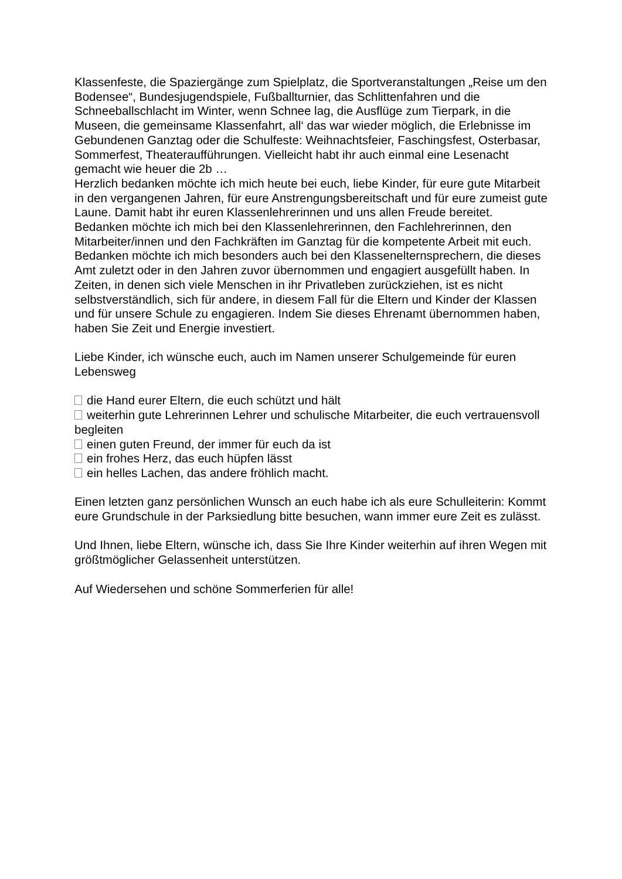Klassenfeste, die Spaziergänge zum Spielplatz, die Sportveranstaltungen „Reise um den Bodensee“, Bundesjugendspiele, Fußballturnier, das Schlittenfahren und die Schneeballschlacht im Winter, wenn Schnee lag, die Ausflüge zum Tierpark, in die Museen, die gemeinsame Klassenfahrt, all‘ das war wieder möglich, die Erlebnisse im Gebundenen Ganztag oder die Schulfeste: Weihnachtsfeier, Faschingsfest, Osterbasar, Sommerfest, Theateraufführungen. Vielleicht habt ihr auch einmal eine Lesenacht gemacht wie heuer die 2b …
Herzlich bedanken möchte ich mich heute bei euch, liebe Kinder, für eure gute Mitarbeit in den vergangenen Jahren, für eure Anstrengungsbereitschaft und für eure zumeist gute Laune. Damit habt ihr euren Klassenlehrerinnen und uns allen Freude bereitet.
Bedanken möchte ich mich bei den Klassenlehrerinnen, den Fachlehrerinnen, den Mitarbeiter/innen und den Fachkräften im Ganztag für die kompetente Arbeit mit euch.
Bedanken möchte ich mich besonders auch bei den Klassenelternsprechern, die dieses Amt zuletzt oder in den Jahren zuvor übernommen und engagiert ausgefüllt haben. In Zeiten, in denen sich viele Menschen in ihr Privatleben zurückziehen, ist es nicht selbstverständlich, sich für andere, in diesem Fall für die Eltern und Kinder der Klassen und für unsere Schule zu engagieren. Indem Sie dieses Ehrenamt übernommen haben, haben Sie Zeit und Energie investiert.
Liebe Kinder, ich wünsche euch, auch im Namen unserer Schulgemeinde für euren Lebensweg
die Hand eurer Eltern, die euch schützt und hält
weiterhin gute Lehrerinnen Lehrer und schulische Mitarbeiter, die euch vertrauensvoll begleiten
einen guten Freund, der immer für euch da ist
ein frohes Herz, das euch hüpfen lässt
ein helles Lachen, das andere fröhlich macht.
Einen letzten ganz persönlichen Wunsch an euch habe ich als eure Schulleiterin: Kommt eure Grundschule in der Parksiedlung bitte besuchen, wann immer eure Zeit es zulässt.
Und Ihnen, liebe Eltern, wünsche ich, dass Sie Ihre Kinder weiterhin auf ihren Wegen mit größtmöglicher Gelassenheit unterstützen.
Auf Wiedersehen und schöne Sommerferien für alle!